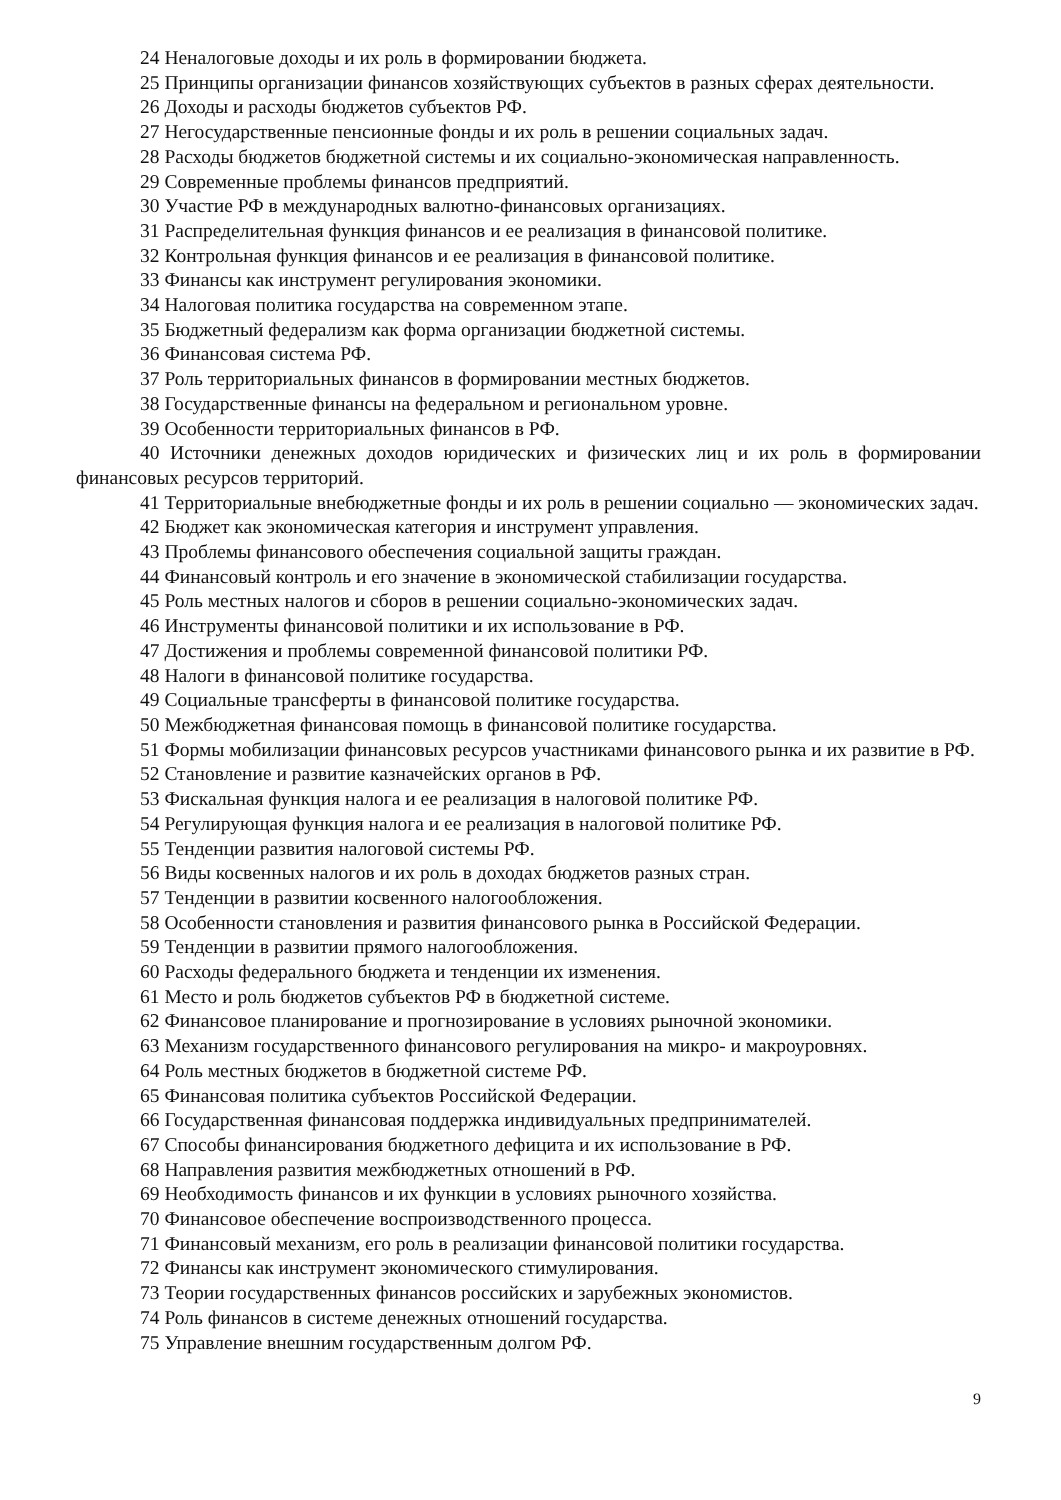24 Неналоговые доходы и их роль в формировании бюджета.
25 Принципы организации финансов хозяйствующих субъектов в разных сферах деятельности.
26 Доходы и расходы бюджетов субъектов РФ.
27 Негосударственные пенсионные фонды и их роль в решении социальных задач.
28 Расходы бюджетов бюджетной системы и их социально-экономическая направленность.
29 Современные проблемы финансов предприятий.
30 Участие РФ в международных валютно-финансовых организациях.
31 Распределительная функция финансов и ее реализация в финансовой политике.
32 Контрольная функция финансов и ее реализация в финансовой политике.
33 Финансы как инструмент регулирования экономики.
34 Налоговая политика государства на современном этапе.
35 Бюджетный федерализм как форма организации бюджетной системы.
36 Финансовая система РФ.
37 Роль территориальных финансов в формировании местных бюджетов.
38 Государственные финансы на федеральном и региональном уровне.
39 Особенности территориальных финансов в РФ.
40 Источники денежных доходов юридических и физических лиц и их роль в формировании финансовых ресурсов территорий.
41 Территориальные внебюджетные фонды и их роль в решении социально — экономических задач.
42 Бюджет как экономическая категория и инструмент управления.
43 Проблемы финансового обеспечения социальной защиты граждан.
44 Финансовый контроль и его значение в экономической стабилизации государства.
45 Роль местных налогов и сборов в решении социально-экономических задач.
46 Инструменты финансовой политики и их использование в РФ.
47 Достижения и проблемы современной финансовой политики РФ.
48 Налоги в финансовой политике государства.
49 Социальные трансферты в финансовой политике государства.
50 Межбюджетная финансовая помощь в финансовой политике государства.
51 Формы мобилизации финансовых ресурсов участниками финансового рынка и их развитие в РФ.
52 Становление и развитие казначейских органов в РФ.
53 Фискальная функция налога и ее реализация в налоговой политике РФ.
54 Регулирующая функция налога и ее реализация в налоговой политике РФ.
55 Тенденции развития налоговой системы РФ.
56 Виды косвенных налогов и их роль в доходах бюджетов разных стран.
57 Тенденции в развитии косвенного налогообложения.
58 Особенности становления и развития финансового рынка в Российской Федерации.
59 Тенденции в развитии прямого налогообложения.
60 Расходы федерального бюджета и тенденции их изменения.
61 Место и роль бюджетов субъектов РФ в бюджетной системе.
62 Финансовое планирование и прогнозирование в условиях рыночной экономики.
63 Механизм государственного финансового регулирования на микро- и макроуровнях.
64 Роль местных бюджетов в бюджетной системе РФ.
65 Финансовая политика субъектов Российской Федерации.
66 Государственная финансовая поддержка индивидуальных предпринимателей.
67 Способы финансирования бюджетного дефицита и их использование в РФ.
68 Направления развития межбюджетных отношений в РФ.
69 Необходимость финансов и их функции в условиях рыночного хозяйства.
70 Финансовое обеспечение воспроизводственного процесса.
71 Финансовый механизм, его роль в реализации финансовой политики государства.
72 Финансы как инструмент экономического стимулирования.
73 Теории государственных финансов российских и зарубежных экономистов.
74 Роль финансов в системе денежных отношений государства.
75 Управление внешним государственным долгом РФ.
9